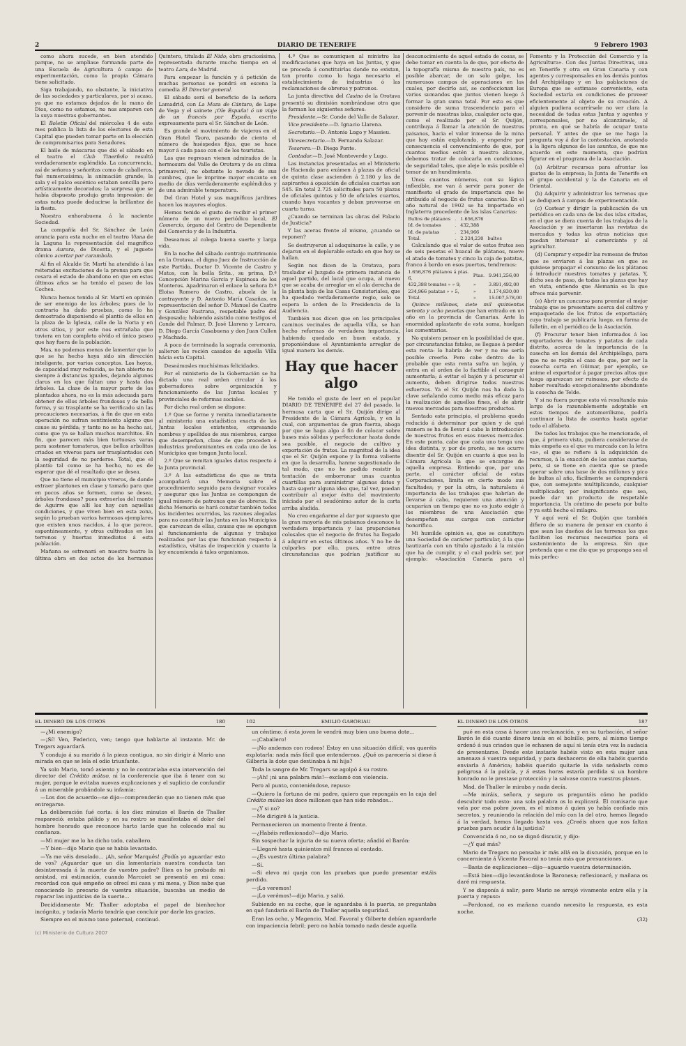2 DIARIO DE TENERIFE 9 Febrero 1903
como ahora sucede, en bien atendido parque, no se ampliase formando parte de una Escuela de Agricultura ó campo de experimentación, como la propia Cámara tiene solicitado.
Siga trabajando, no obstante, la iniciativa de las sociedades y particulares, por si acaso, ya que no estamos dejados de la mano de Dios, como no estamos, no nos amparen con la suya nuestras gobernantes.
El Boletín Oficial del miércoles 4 de este mes publica la lista de los electores de esta Capital que pueden tomar parte en la elección de compromisarios para Senadores.
El baile de máscaras que dió el sábado en el teatro el Club Tinerfeño resultó verdaderamente espléndido. La concurrencia, así de señoras y señoritas como de caballeros, fué numerosísima; la animación grande; la sala y el palco escénico estaban sencilla pero artísticamente decorados; la sorpresa que se había dispuesto produjo grata impresión: de estas notas puede deducirse la brillantez de la fiesta.
Nuestra enhorabuena á la naciente Sociedad.
La compañía del Sr. Sánchez de León anuncia para esta noche en el teatro Viana de la Laguna la representación del magnífico drama Aurora, de Dicenta, y el juguete cómico acertar por carambola.
Al fin el Alcalde Sr. Martí ha atendido á las reiteradas excitaciones de la prensa para que cesara el estado de abandono en que en estos últimos años se ha tenido el paseo de los Coches.
Nunca hemos tenido al Sr. Martí en opinión de ser enemigo de los árboles; pues de lo contrario ha dado pruebas, como lo ha demostrado disponiendo el plantío de ellos en la plaza de la Iglesia, calle de la Noria y en otros sitios, y por este nos extrañaba que tuviera en tan completo olvido el único paseo que hay fuera de la población.
Mas, no podemos menos de lamentar que lo que se ha hecho haya sido sin dirección inteligente, por varios conceptos. Los hoyos, de capacidad muy reducida, se han abierto no siempre á distancias iguales, dejando algunos claros en los que faltan uno y hasta dos árboles. La clase de la mayor parte de los plantados ahora, no es la más adecuada para obtener de ellos árboles frondosos y de bella forma, y su trasplante se ha verificado sin las precauciones necesarias, á fin de que en esta operación no sufran sentimiento alguno que cause su pérdida; y tanto no se ha hecho así, como que ya se hallan muchos marchitos. En fin, que parecen más bien tortuosas varas para sostener tomateros, que bellos arbolitos criados en viveros para ser trasplantados con la seguridad de no perderse. Total, que el plantío tal como se ha hecho, no es de esperar que dé el resultado que se desea.
Que no tiene el municipio viveros, de donde extraer plantones en clase y tamaño para que en pocos años se formen, como se desea, árboles frondosos? pues extraerlos del monte de Aguirre que allí los hay con aquellas condiciones, y que viven bien en esta zona, según lo prueban varios hermosos ejemplares que existen unos nacidos, á lo que parece, espontáneamente, y otros cultivados en los terrenos y huertas inmediatos á esta población.
Mañana se estrenará en nuestro teatro la última obra en dos actos de los hermanos Quintero, titulada El Nido; obra graciosísima, representada durante mucho tiempo en el teatro Lara, de Madrid.
Para empezar la función y á petición de muchas personas se pondrá en escena la comedia El Director general.
El sábado será el beneficio de la señora Lamadrid, con La Moza de Cántaro, de Lope de Vega y el sainete ¡Ole España! ó un viaje de un francés por España, escrito expresamente para el Sr. Sánchez de León.
Es grande el movimiento de viajeros en el Gran Hotel Taoro, pasando de ciento el número de huéspedes fijos, que se hace mayor á cada paso con el de los touristas.
Los que regresan vienen admirados de la hermosura del Valle de Orotava y de su clima primaveral, no obstante lo nevado de sus cumbres, que le imprime mayor encanto en medio de días verdaderamente espléndidos y de una admirable temperatura.
Del Gran Hotel y sus magníficos jardines hacen los mayores elogios.
Hemos tenido el gusto de recibir el primer número de un nuevo periódico local, El Comercio, órgano del Centro de Dependiente del Comercio y de la Industria.
Deseamos al colega buena suerte y larga vida.
En la noche del sábado contrajo matrimonio en la Orotava, el digno Juez de Instrucción de este Partido, Doctor D. Vicente de Castro y Matos, con la bella Srita., su prima, D.ª Concepción Marina García y Espinosa de los Monteros. Apadrinaron el enlace la señora D.ª Eloisa Romero de Castro, abuela de la contrayente y D. Antonio María Casañas, en representación del señor D. Manuel de Castro y González Pastrana, respetable padre del desposado; habiendo asistido como testigos el Conde del Palmar, D. José Llarena y Lercaro, D. Diego García Casabuena y don Juan Cullen y Machado.
A poco de terminada la sagrada ceremonia, salieron los recién casados de aquella Villa hácia esta Capital.
Deseámosles muchísimas felicidades.
Por el ministerio de la Gobernación se ha dictado una real orden circular á los gobernadores sobre organización y funcionamiento de las Juntas locales y provinciales de reformas sociales.
Por dicha real orden se dispone:
1.º Que se forme y remita inmediatamente al ministerio una estadística exacta de las Juntas locales existentes, expresando nombres y apellidos de sus miembros, cargos que desempeñan, clase de que proceden é industrias predominantes en cada uno de los Municipios que tengan Junta local.
2.º Que se remitan iguales datos respecto á la Junta provincial.
3.º A las estadísticas de que se trata acompañará una Memoria sobre el procedimiento seguido para designar vocales y asegurar que las Juntas se compongan de igual número de patronos que de obreros. En dicha Memoria se hará constar también todos los incidentes ocurridos, las razones alegadas para no constituir las Juntas en los Municipios que carezcan de ellas, causas que se opongan al funcionamiento de algunas y trabajos realizados por las que funcionan respecto á estadística, visitas de inspección y cuanto la ley encomienda á tales organismos.
4.º Que se comuniquen al ministro las modificaciones que haya en las Juntas, y que se proceda á constituirlas donde no existan, tan pronto como lo haga necesario el establecimiento de industrias ó las reclamaciones de obreros y patronos.
La junta directiva del Casino de la Orotava presentó su dimisión nombrándose otra que la forman los siguientes señores:
Presidente.—Sr. Conde del Valle de Salazar.
Vice presidente.—D. Ignacio Llarena.
Secretario.—D. Antonio Lugo y Massieu.
Vicesecretario.—D. Fernando Salazar.
Tesorero.—D. Diego Ponte.
Contador.—D. José Monteverde y Lugo.
Las instancias presentadas en el Ministerio de Hacienda para exámen á plazas de oficial de quinta clase ascienden á 2.180 y las de aspirantes á oposición de oficiales cuartos son 545. En total 2.725 solicitudes para 50 plazas de oficiales quintos y 50 de oficiales cuartos, cuando haya vacantes y deban proveerse en cuarto turno.
¿Cuando se terminan las obras del Palacio de Justicia?
Y las aceras frente al mismo, ¿cuando se reponen?
Se destruyeron al adoquinarse la calle, y se dejaron en el deplorable estado en que hoy se hallan.
Según nos dicen de la Orotava, para trasladar el Juzgado de primera instancia de aquel partido, del local que ocupa, al nuevo que se acaba de arreglar en el ala derecha de la planta baja de las Casas Consistoriales, que ha quedado verdaderamente regio, solo se espera la orden de la Presidencia de la Audiencia.
También nos dicen que en los principales caminos vecinales de aquella villa, se han hecho reformas de verdadera importancia, habiendo quedado en buen estado, y proponiéndose el Ayuntamiento arreglar de igual manera los demás.
Hay que hacer algo
He tenido el gusto de leer en el popular DIARIO DE TENERIFE del 27 del pasado, la hermosa carta que el Sr. Quijón dirige al Presidente de la Cámara Agrícola, y en la cual, con argumentos de gran fuerza, aboga por que se haga algo á fin de colocar sobre bases más sólidas y perfeccionar hasta donde sea posible, el negocio de cultivo y exportación de frutos. La magnitud de la idea que el Sr. Quijón expone y la forma valiente en que la desarrolla, hanme sugestionado de tal modo, que no he podido resistir la tentación de emborronar unas cuantas cuartillas para suministrar algunos datos y hasta sugerir alguna idea que, tal vez, puedan contribuir al mejor éxito del movimiento iniciado por el seudónimo autor de la carta arriba aludida.
No creo engañarme al dar por supuesto que la gran mayoría de mis paisanos desconoce la verdadera importancia y las proporciones colosales que el negocio de frutos ha llegado á adquirir en estos últimos años. Y no he de culparles por ello, pues, entre otras circunstancias que podrían justificar su desconocimiento de aquel estado de cosas, se debe tomar en cuenta la de que, por efecto de la topografía misma de nuestro país, no es posible abarcar, de un solo golpe, los numerosos campos de operaciones en los cuales, por decirlo así, se confeccionan los varios sumandos que juntos vienen luego á formar la gran suma total. Por esto es que considero de suma trascendencia para el porvenir de nuestras islas, cualquier acto que, como el realizado por el Sr. Quijón, contribuya á llamar la atención de nuestros paisanos, hacia el valor inmenso de la mina que hoy están explotando, y engendre por consecuencia el convencimiento de que, por cuantos medios estén á nuestro alcance, debemos tratar de colocarla en condiciones de seguridad tales, que aleje lo más posible el temor de un hundimiento.
Unos cuantos números, con su lógica inflexible, me van á servir para poner de manifiesto el grado de importancia que he atribuido al negocio de frutos canarios. En el año natural de 1902 se ha importado en Inglaterra procedente de las islas Canarias:
| Bultos de plátanos | . | 1.656,876 | |
| Id. de tomates | . | 432,388 | |
| Id. de patatas | . | 234,966 | |
| Total. | . | 2.324,230 | bultos |
Calculando que el valor de estos frutos sea de seis pesetas el huacal de plátanos, nueve el atado de tomates y cinco la caja de patatas, franco á bordo en esos puertos, tendremos:
| 1.656,876 plátanos á ptas. 6, | Ptas. | 9.941,256,00 |
| 432,388 tomates » » 9, | » | 3.891,492,00 |
| 234,966 patatas » » 5, | » | 1.174,830,00 |
| Total. | » | 15.007,578,00 |
Quince millones, siete mil quinientas setenta y ocho pesetas que han entrado en un año en la provincia de Canarias. Ante la enormidad aplastante de esta suma, huelgan los comentarios.
No quisiera pensar en la posibilidad de que, por circunstancias fatales, se llegase á perder esta renta: lo habría de ver y no me sería posible creerlo. Pero cabe dentro de lo probable que esta renta sufra un bajón, y entra en el orden de lo factible el conseguir aumentarla; á evitar el bajón y á procurar el aumento, deben dirigirse todos nuestros esfuerzos. Ya el Sr. Quijón nos ha dado la clave señalando como medio más eficaz para la realización de aquellos fines, el de abrir nuevos mercados para nuestros productos.
Sentado este principio, el problema queda reducido á determinar por quien y de qué manera se ha de llevar á cabo la introducción de nuestros frutos en esos nuevos mercados. En este punto, cabe que cada uno tenga una idea distinta, y, por de pronto, se me ocurre disentir del Sr. Quijón en cuanto á que sea la Cámara Agrícola la que se encargue de aquella empresa. Entiendo que, por una parte, el carácter oficial de estas Corporaciones, limita en cierto modo sus facultades; y por la otra, la naturaleza é importancia de los trabajos que habrían de llevarse á cabo, requieren una atención y ocuparían un tiempo que no es justo exigir á los miembros de una Asociación que desempeñan sus cargos con carácter honorífico.
Mi humilde opinión es, que se constituya una Sociedad de carácter particular, á la que bautizaría con un título ajustado á la misión que ha de cumplir, y el cual podría ser, por ejemplo: «Asociación Canaria para el Fomento y la Protección del Comercio y la Agricultura». Con dos Juntas Directivas, una en Tenerife y otra en Gran Canaria y con agentes y corresponsales en los demás puntos del Archipiélago y en las poblaciones de Europa que se estimase conveniente, esta Sociedad estaría en condiciones de proveer eficientemente al objeto de su creación. A alguien pudiera ocurrírsele no ver clara la necesidad de todas estas Juntas y agentes y corresponsales, por no alcanzársele, al pronto, en qué se habría de ocupar tanto personal. Y antes de que se me haga la pregunta voy á dar la contestación, anotando á la ligera algunos de los asuntos, de que me acuerdo en este momento, que podrían figurar en el programa de la Asociación.
(a) Arbitrar recursos para afrontar los gastos de la empresa; la Junta de Tenerife en el grupo occidental y la de Canaria en el Oriental.
(b) Adquirir y administrar los terrenos que se dediquen á campos de experimentación.
(c) Costear y dirigir la publicación de un periódico en cada una de las dos islas citadas, en el que se diera cuenta de los trabajos de la Asociación y se insertaran las revistas de mercados y todas las otras noticias que puedan interesar al comerciante y al agricultor.
(d) Comprar y expedir las remesas de frutos que se enviaren á las plazas en que se quisiese propagar el consumo de los plátanos ó introducir nuestres tomates y patatas. Y, dicho sea de paso, de todas las plazas que hay en vista, entiendo que Alemania es la que ofrece más porvenir.
(e) Abrir un concurso para premiar el mejor trabajo que se presentare acerca del cultivo y empaquetado de los frutos de exportación; cuyo trabajo se publicaría luego, en forma de folletín, en el periódico de la Asociación.
(f) Procurar tener bien informados á los exportadores de tomates y patatas de cada distrito, acerca de la importancia de la cosecha en los demás del Archipiélago, para que no se repita el caso de que, por ser la cosecha corta en Güimar, por ejemplo, se anime el exportador á pagar precios altos que luego aparezcan ser ruinosos, por efecto de haber resultado excepcionalmente abundante la cosecha de Telde.
Y si no fuera porque esto vá resultando más largo de lo razonablemente adoptable en estos tiempos de automovilismo, podría continuar la lista de asuntos hasta agotar todo el alfabeto.
De todos los trabajos que he mencionado, el que, á primera vista, pudiera considerarse de más empeño es el que va marcado con la letra «a», el que se refiere á la adquisición de recursos, á la exacción de los santos cuartos; pero, si se tiene en cuenta que se puede operar sobre una base de dos millones y pico de bultos al año, fácilmente se comprenderá que, con semejante multiplicando, cualquier multiplicador, por insignificante que sea, puede dar un producto de respetable importancia. Un céntimo de peseta por bulto y ya está hecho el milagro.
Y aquí verá el Sr. Quijón que también difiero de su manera de pensar en cuanto á que sean los dueños de los terrenos los que faciliten los recursos necesarios para el sostenimiento de la empresa. Sin que pretenda que e me dio que yo propongo sea el más perfec-
EL DINERO DE LOS OTROS 180
—¿Mi enemigo?
—¡Sí! Ven, Federico, ven; tengo que hablarte al instante. Mr. de Tregars aguardará.
Y condujo á su marido á la pieza contigua, no sin dirigir á Mario una mirada en que se leía el odio triunfante.
Ya solo Mario, tomó asiento y no le contrariaba esta intervención del director del Crédito mútuo, ni la conferencia que iba á tener con su mujer, porque le evitaba nuevas explicaciones y el suplicio de confundir á un miserable probándole su infamia:
—Los dos de acuerdo—se dijo—comprenderán que no tienen más que entregarse.
La deliberación fué corta: á los diez minutos el Barón de Thaller reapareció: estaba pálido y en su rostro se manifestaba el dolor del hombre honrado que reconoce harto tarde que ha colocado mal su confianza.
—Mi mujer me lo ha dicho todo, caballero.
—Y bien—dijo Mario que se había levantado.
—Ya me véis desolado... ¡Ah, señor Marqués! ¿Podía yo aguardar esto de vos? ¿Aguardar que un día lamentaríais nuestra conducta tan desinteresada á la muerte de vuestro padre? Bien os he probado mi amistad, mi estimación, cuando Marcoiet se presentó en mi casa: recordad con qué empeño os ofrecí mi casa y mi mesa, y Dios sabe que conociendo lo precario de vuestra situación, buscaba un medio de reparar las injusticias de la suerte...
Decididamente Mr. Thaller adoptaba el papel de bienhechor incógnito, y todavía Mario tendría que concluir por darle las gracias.
Siempre en el mismo tono paternal, continuó.
102 EMILIO GABORIAU
un céntimo; á esta joven le vendrá muy bien uno buena dote...
—¡Caballero!
—¡No andemos con rodeos! Estoy en una situación difícil; vos queréis explotarla: nada más fácil que entendernos. ¿Qué os parecería si diese á Gilberta la dote que destinaba á mi hija?
Toda la sangre de Mr. Tregars se agolpó á su rostro.
—¡Ah! ¡ni una palabra más!—exclamó con violencia.
Pero al punto, conteniéndose, repuso:
—Quiero la fortuna de mi padre, quiero que repongáis en la caja del Crédito mútuo los doce millones que han sido robados...
—¿Y si no?
—Me dirigiré á la justicia.
Permanecieron un momento frente á frente.
—¿Habéis reflexionado?—dijo Mario.
Sin sospechar la injuria de su nueva oferta; añadió el Barón:
—Llegaré hasta quinientos mil francos al contado.
—¿Es vuestra última palabra?
—Sí.
—Si elevo mi queja con las pruebas que puedo presentar estáis perdido.
—¡Lo veremos!
—¡Lo verémos!—dijo Mario, y salió.
Subiendo en su coche, que le aguardaba á la puerta, se preguntaba en qué fundaría el Barón de Thaller aquella seguridad.
Eran las ocho, y Magencio, Mad. Favoral y Gilberte debían aguardarle con impaciencia febril; pero no había tomado nada desde aquella
EL DINERO DE LOS OTROS 187
pué en esta casa á hacer una reclamación, y en su turbación, el señor Barón le dió cuanto dinero tenía en el bolsillo; pero, al mismo tiempo ordenó á sus criados que le echasen de aquí si tenía otra vez la audacia de presentarse. Desde este instante habéis visto en esta mujer una amenaza á vuestra seguridad, y para deshaceros de ella habéis querido enviarla á América; habéis querido quitarle la vida señalarla como peligrosa á la policía, y á estas horas estaría perdida si un hombre honrado no le prestase protección y la salvase contra vuestros planes.
Mad. de Thaller le miraba y nada decía.
—Me miráis, señora, y seguro os preguntáis cómo he podido descubrir todo esto: una sola palabra os lo explicará. El comisario que vela por esa pobre joven, es el mismo á quien yo había confiado mis secretos, y reuniendo la relación del mío con la del otro, hemos llegado á la verdad, hemos llegado hasta vos. ¿Creéis ahora que nos faltan pruebas para acudir á la justicia?
Convencida ó no, no se dignó discutir, y dijo:
—¿Y qué más?
Mario de Tregars no pensaba ir más allá en la discusión, porque en lo concerniente á Vicente Favoral no tenía más que presunciones.
—Basta de explicaciones—dijo—aguardo vuestra determinación.
—Está bien—dijo levantándose la Baronesa; reflexionaré, y mañana os daré mi respuesta.
Y se disponía á salir; pero Mario se arrojó vivamente entre ella y la puerta y repuso:
—Perdonad, no es mañana cuando necesito la respuesta, es esta noche.
(32)
(c) Ministerio de Cultura 2007